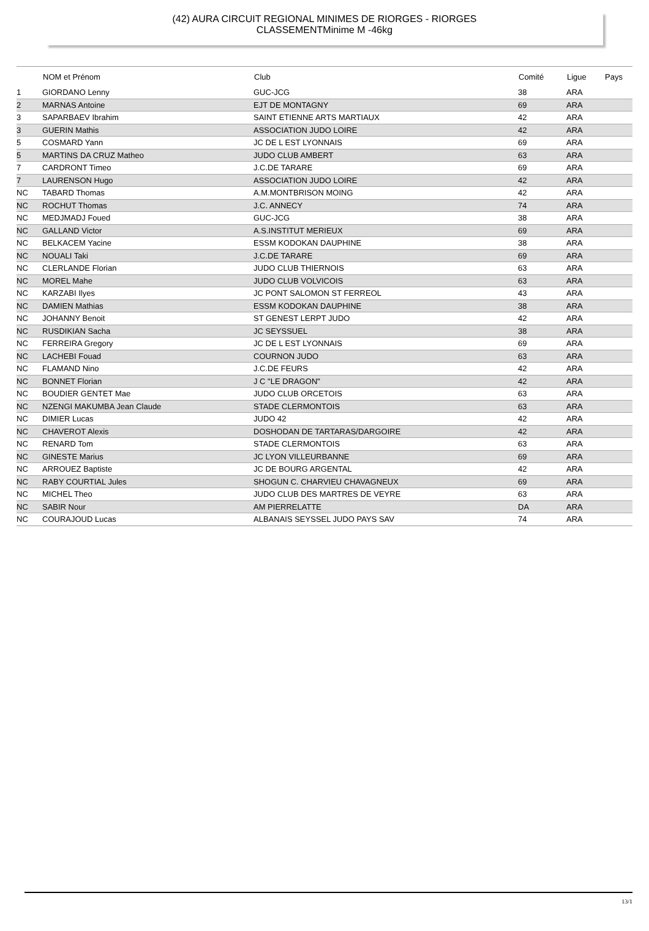(42) AURA CIRCUIT REGIONAL MINIMES DE RIORGES - RIORGES
CLASSEMENTMinime M -46kg
| | NOM et Prénom | Club | Comité | Ligue | Pays |
| --- | --- | --- | --- | --- | --- |
| 1 | GIORDANO Lenny | GUC-JCG | 38 | ARA | |
| 2 | MARNAS Antoine | EJT DE MONTAGNY | 69 | ARA | |
| 3 | SAPARBAEV Ibrahim | SAINT ETIENNE ARTS MARTIAUX | 42 | ARA | |
| 3 | GUERIN Mathis | ASSOCIATION JUDO LOIRE | 42 | ARA | |
| 5 | COSMARD Yann | JC DE L EST LYONNAIS | 69 | ARA | |
| 5 | MARTINS DA CRUZ Matheo | JUDO CLUB AMBERT | 63 | ARA | |
| 7 | CARDRONT Timeo | J.C.DE TARARE | 69 | ARA | |
| 7 | LAURENSON Hugo | ASSOCIATION JUDO LOIRE | 42 | ARA | |
| NC | TABARD Thomas | A.M.MONTBRISON MOING | 42 | ARA | |
| NC | ROCHUT Thomas | J.C. ANNECY | 74 | ARA | |
| NC | MEDJMADJ Foued | GUC-JCG | 38 | ARA | |
| NC | GALLAND Victor | A.S.INSTITUT MERIEUX | 69 | ARA | |
| NC | BELKACEM Yacine | ESSM KODOKAN DAUPHINE | 38 | ARA | |
| NC | NOUALI Taki | J.C.DE TARARE | 69 | ARA | |
| NC | CLERLANDE Florian | JUDO CLUB THIERNOIS | 63 | ARA | |
| NC | MOREL Mahe | JUDO CLUB VOLVICOIS | 63 | ARA | |
| NC | KARZABI Ilyes | JC PONT SALOMON ST FERREOL | 43 | ARA | |
| NC | DAMIEN Mathias | ESSM KODOKAN DAUPHINE | 38 | ARA | |
| NC | JOHANNY Benoit | ST GENEST LERPT JUDO | 42 | ARA | |
| NC | RUSDIKIAN Sacha | JC SEYSSUEL | 38 | ARA | |
| NC | FERREIRA Gregory | JC DE L EST LYONNAIS | 69 | ARA | |
| NC | LACHEBI Fouad | COURNON JUDO | 63 | ARA | |
| NC | FLAMAND Nino | J.C.DE FEURS | 42 | ARA | |
| NC | BONNET Florian | J C "LE DRAGON" | 42 | ARA | |
| NC | BOUDIER GENTET Mae | JUDO CLUB ORCETOIS | 63 | ARA | |
| NC | NZENGI MAKUMBA Jean Claude | STADE CLERMONTOIS | 63 | ARA | |
| NC | DIMIER Lucas | JUDO 42 | 42 | ARA | |
| NC | CHAVEROT Alexis | DOSHODAN DE TARTARAS/DARGOIRE | 42 | ARA | |
| NC | RENARD Tom | STADE CLERMONTOIS | 63 | ARA | |
| NC | GINESTE Marius | JC LYON VILLEURBANNE | 69 | ARA | |
| NC | ARROUEZ Baptiste | JC DE BOURG ARGENTAL | 42 | ARA | |
| NC | RABY COURTIAL Jules | SHOGUN C. CHARVIEU CHAVAGNEUX | 69 | ARA | |
| NC | MICHEL Theo | JUDO CLUB DES MARTRES DE VEYRE | 63 | ARA | |
| NC | SABIR Nour | AM PIERRELATTE | DA | ARA | |
| NC | COURAJOUD Lucas | ALBANAIS SEYSSEL JUDO PAYS SAV | 74 | ARA | |
13/1